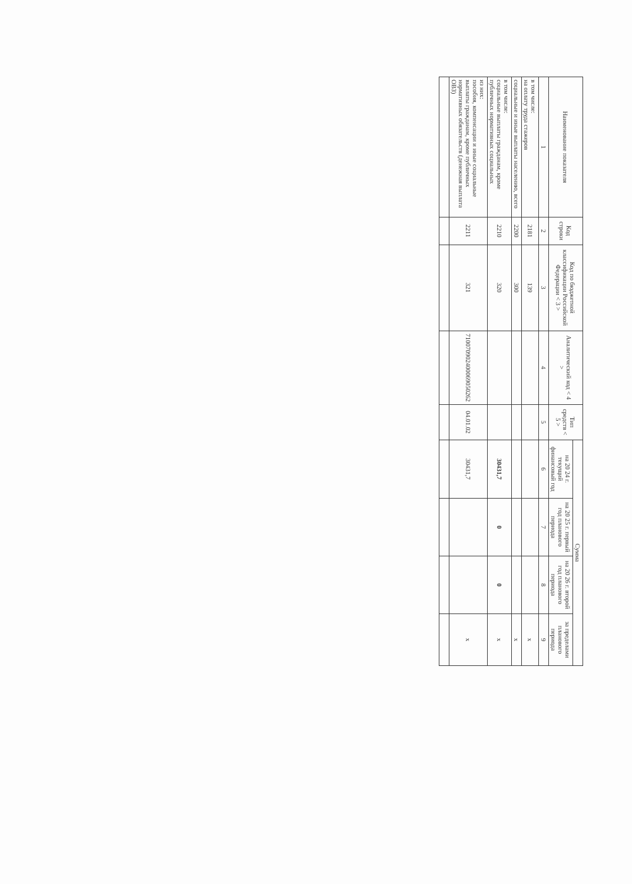| Наименование показателя | Код строки | Код по бюджетной классификации Российской Федерации < 3 > | Аналитический код < 4 > | Тип средств < 5 > | Сумма | | | |
| --- | --- | --- | --- | --- | --- | --- | --- | --- |
| | | | | | на 20 24 г. текущий финансовый год | на 20 25 г. первый год планового периода | на 20 26 г. второй год планового периода | за пределами планового периода |
| 1 | 2 | 3 | 4 | 5 | 6 | 7 | 8 | 9 |
| в том числе: на оплату труда стажеров | 2181 | 139 | | | | | | х |
| социальные и иные выплаты населению, всего | 2200 | 300 | | | | | | х |
| в том числе: социальные выплаты гражданам, кроме публичных нормативных социальных | 2210 | 320 | | | 30431,7 | 0 | 0 | х |
| из них: пособия, компенсации и иные социальные выплаты гражданам, кроме публичных нормативных обязательств (денежная выплата ОВЗ) | 2211 | 321 | 710070902400069050262 | 04.01.02 | 30431,7 | | | х |